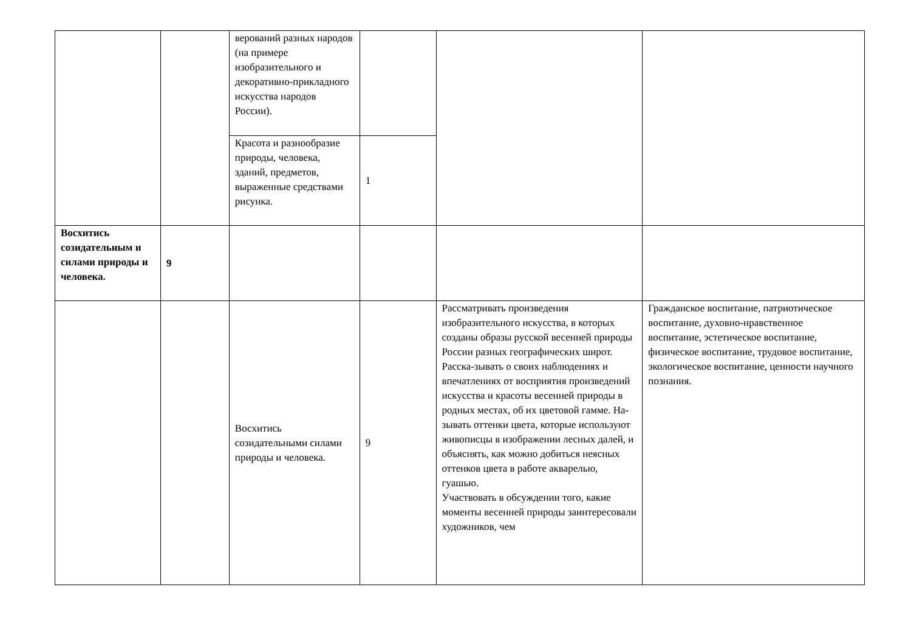| | | верований разных народов (на примере изобразительного и декоративно-прикладного искусства народов России). | | | |
| | | Красота и разнообразие природы, человека, зданий, предметов, выраженные средствами рисунка. | 1 | | |
| Восхитись созидательным и силами природы и человека. | 9 | | | | |
| | | Восхитись созидательными силами природы и человека. | 9 | Рассматривать произведения изобразительного искусства, в которых созданы образы русской весенней природы России разных географических широт. Расска-зывать о своих наблюдениях и впечатлениях от восприятия произведений искусства и красоты весенней природы в родных местах, об их цветовой гамме. На-зывать оттенки цвета, которые используют живописцы в изображении лесных далей, и объяснять, как можно добиться неясных оттенков цвета в работе акварелью, гуашью. Участвовать в обсуждении того, какие моменты весенней природы заинтересовали художников, чем | Гражданское воспитание, патриотическое воспитание, духовно-нравственное воспитание, эстетическое воспитание, физическое воспитание, трудовое воспитание, экологическое воспитание, ценности научного познания. |